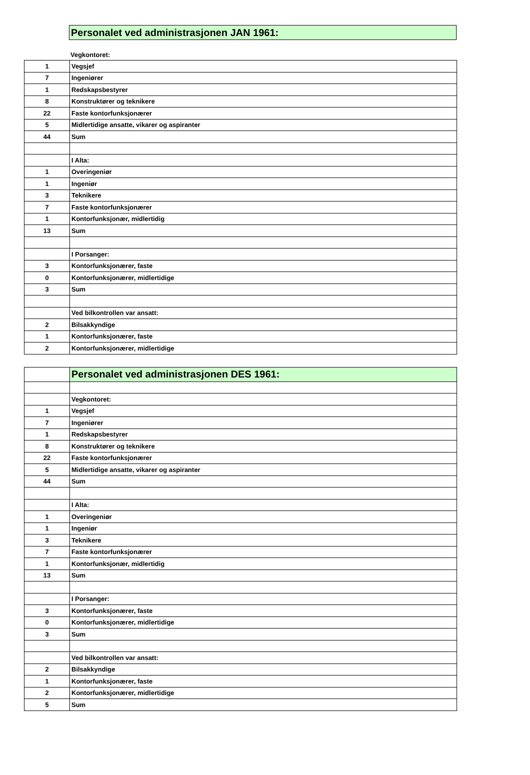Personalet ved administrasjonen JAN 1961:
Vegkontoret:
| 1 | Vegsjef |
| 7 | Ingeniører |
| 1 | Redskapsbestyrer |
| 8 | Konstruktører og teknikere |
| 22 | Faste kontorfunksjonærer |
| 5 | Midlertidige ansatte, vikarer og aspiranter |
| 44 | Sum |
| | I Alta: |
| 1 | Overingeniør |
| 1 | Ingeniør |
| 3 | Teknikere |
| 7 | Faste kontorfunksjonærer |
| 1 | Kontorfunksjonær, midlertidig |
| 13 | Sum |
| | I Porsanger: |
| 3 | Kontorfunksjonærer, faste |
| 0 | Kontorfunksjonærer, midlertidige |
| 3 | Sum |
| | Ved bilkontrollen var ansatt: |
| 2 | Bilsakkyndige |
| 1 | Kontorfunksjonærer, faste |
| 2 | Kontorfunksjonærer, midlertidige |
| | Personalet ved administrasjonen DES 1961: |
| | Vegkontoret: |
| 1 | Vegsjef |
| 7 | Ingeniører |
| 1 | Redskapsbestyrer |
| 8 | Konstruktører og teknikere |
| 22 | Faste kontorfunksjonærer |
| 5 | Midlertidige ansatte, vikarer og aspiranter |
| 44 | Sum |
| | I Alta: |
| 1 | Overingeniør |
| 1 | Ingeniør |
| 3 | Teknikere |
| 7 | Faste kontorfunksjonærer |
| 1 | Kontorfunksjonær, midlertidig |
| 13 | Sum |
| | I Porsanger: |
| 3 | Kontorfunksjonærer, faste |
| 0 | Kontorfunksjonærer, midlertidige |
| 3 | Sum |
| | Ved bilkontrollen var ansatt: |
| 2 | Bilsakkyndige |
| 1 | Kontorfunksjonærer, faste |
| 2 | Kontorfunksjonærer, midlertidige |
| 5 | Sum |